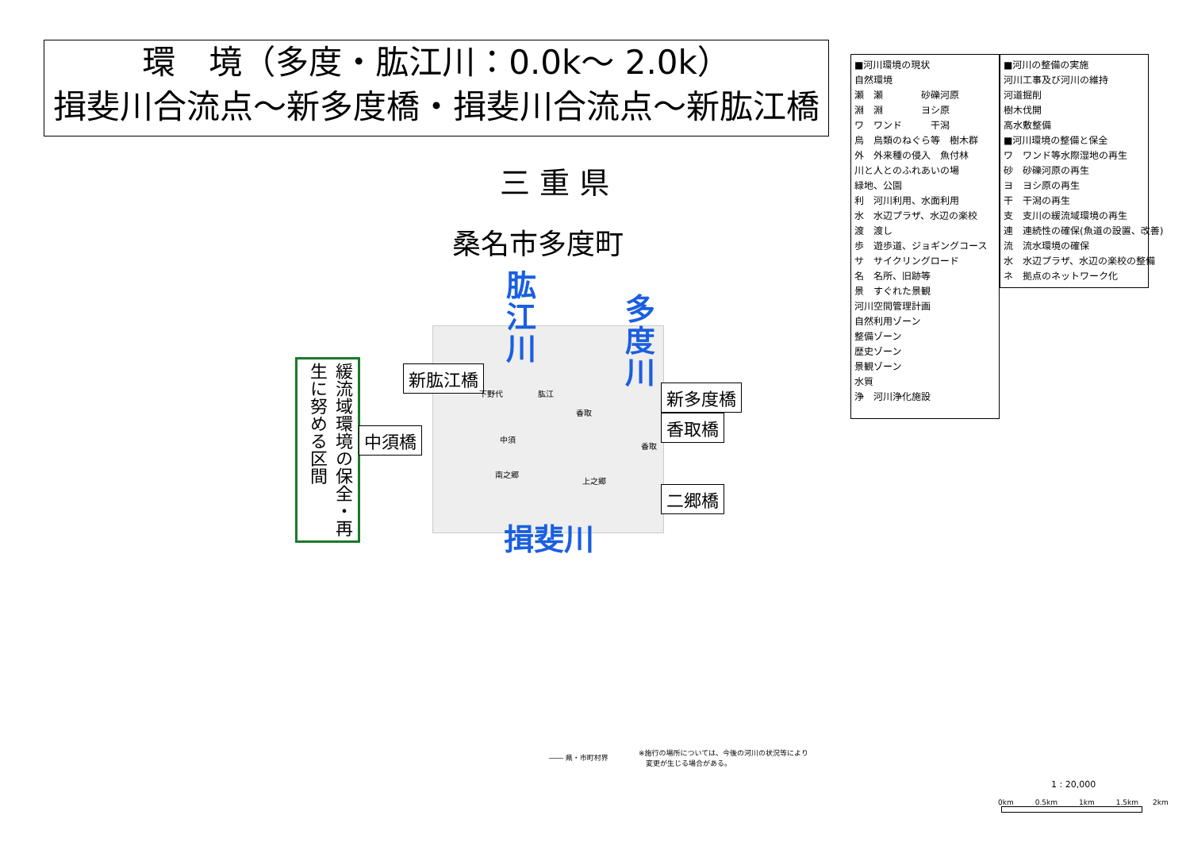環　境（多度・肱江川：0.0k～ 2.0k）
揖斐川合流点～新多度橋・揖斐川合流点～新肱江橋
三 重 県
桑名市多度町
肱江川
多度川
揖斐川
緩流域環境の保全・再生に努める区間
新肱江橋
新多度橋
中須橋
香取橋
二郷橋
下野代 肱江
香取
中須
香取
南之郷
上之郷
■河川環境の現状
自然環境
瀬　瀬　　　　砂礫河原
淵　淵　　　　ヨシ原
ワ　ワンド　　　干潟
鳥　鳥類のねぐら等　樹木群
外　外来種の侵入　魚付林
川と人とのふれあいの場
緑地、公園
利　河川利用、水面利用
水　水辺プラザ、水辺の楽校
渡　渡し
歩　遊歩道、ジョギングコース
サ　サイクリングロード
名　名所、旧跡等
景　すぐれた景観
河川空間管理計画
自然利用ゾーン
整備ゾーン
歴史ゾーン
景観ゾーン
水質
浄　河川浄化施設
■河川の整備の実施
河川工事及び河川の維持
河道掘削
樹木伐開
高水敷整備
■河川環境の整備と保全
ワ　ワンド等水際湿地の再生
砂　砂礫河原の再生
ヨ　ヨシ原の再生
干　干潟の再生
支　支川の緩流域環境の再生
連　連続性の確保(魚道の設置、改善)
流　流水環境の確保
水　水辺プラザ、水辺の楽校の整備
ネ　拠点のネットワーク化
―― 県・市町村界
※施行の場所については、今後の河川の状況等により
　変更が生じる場合がある。
1 : 20,000
0km　　　0.5km　　　1km　　　1.5km　　2km